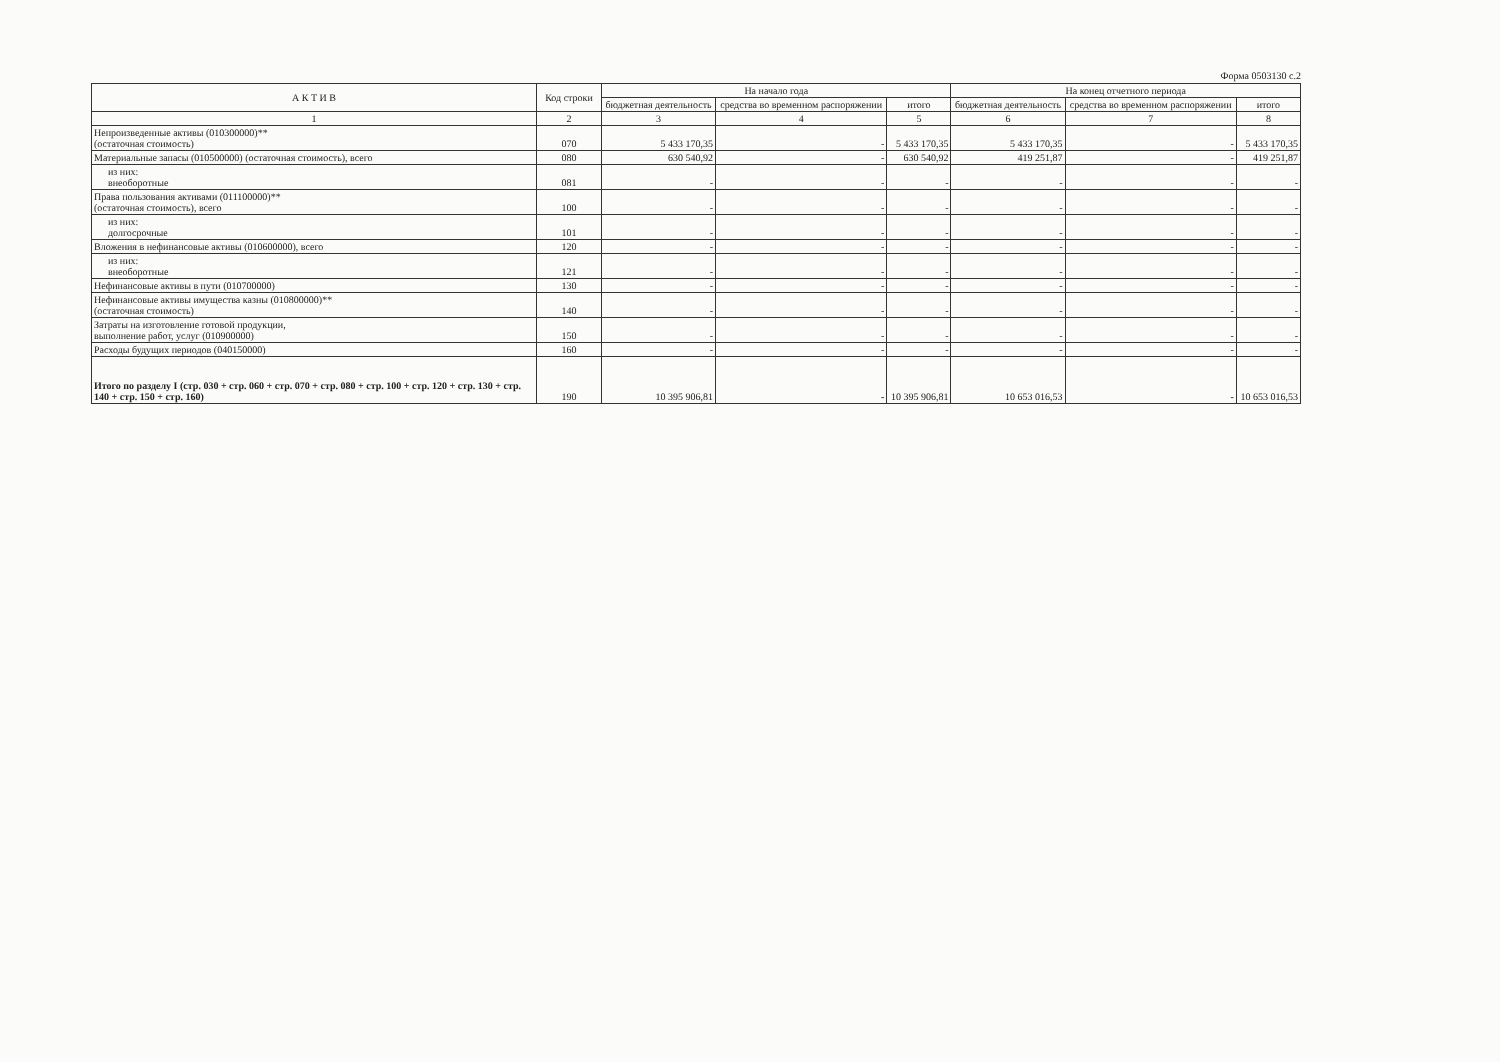Форма 0503130 с.2
| А К Т И В | Код строки | На начало года | | | На конец отчетного периода | | |
| --- | --- | --- | --- | --- | --- | --- | --- |
| | | бюджетная деятельность | средства во временном распоряжении | итого | бюджетная деятельность | средства во временном распоряжении | итого |
| 1 | 2 | 3 | 4 | 5 | 6 | 7 | 8 |
| Непроизведенные активы (010300000)** (остаточная стоимость) | 070 | 5 433 170,35 | - | 5 433 170,35 | 5 433 170,35 | - | 5 433 170,35 |
| Материальные запасы (010500000) (остаточная стоимость), всего | 080 | 630 540,92 | - | 630 540,92 | 419 251,87 | - | 419 251,87 |
| из них: внеоборотные | 081 | - | - | - | - | - | - |
| Права пользования активами (011100000)** (остаточная стоимость), всего | 100 | - | - | - | - | - | - |
| из них: долгосрочные | 101 | - | - | - | - | - | - |
| Вложения в нефинансовые активы (010600000), всего | 120 | - | - | - | - | - | - |
| из них: внеоборотные | 121 | - | - | - | - | - | - |
| Нефинансовые активы в пути (010700000) | 130 | - | - | - | - | - | - |
| Нефинансовые активы имущества казны (010800000)** (остаточная стоимость) | 140 | - | - | - | - | - | - |
| Затраты на изготовление готовой продукции, выполнение работ, услуг (010900000) | 150 | - | - | - | - | - | - |
| Расходы будущих периодов (040150000) | 160 | - | - | - | - | - | - |
| Итого по разделу I (стр. 030 + стр. 060 + стр. 070 + стр. 080 + стр. 100 + стр. 120 + стр. 130 + стр. 140 + стр. 150 + стр. 160) | 190 | 10 395 906,81 | - | 10 395 906,81 | 10 653 016,53 | - | 10 653 016,53 |